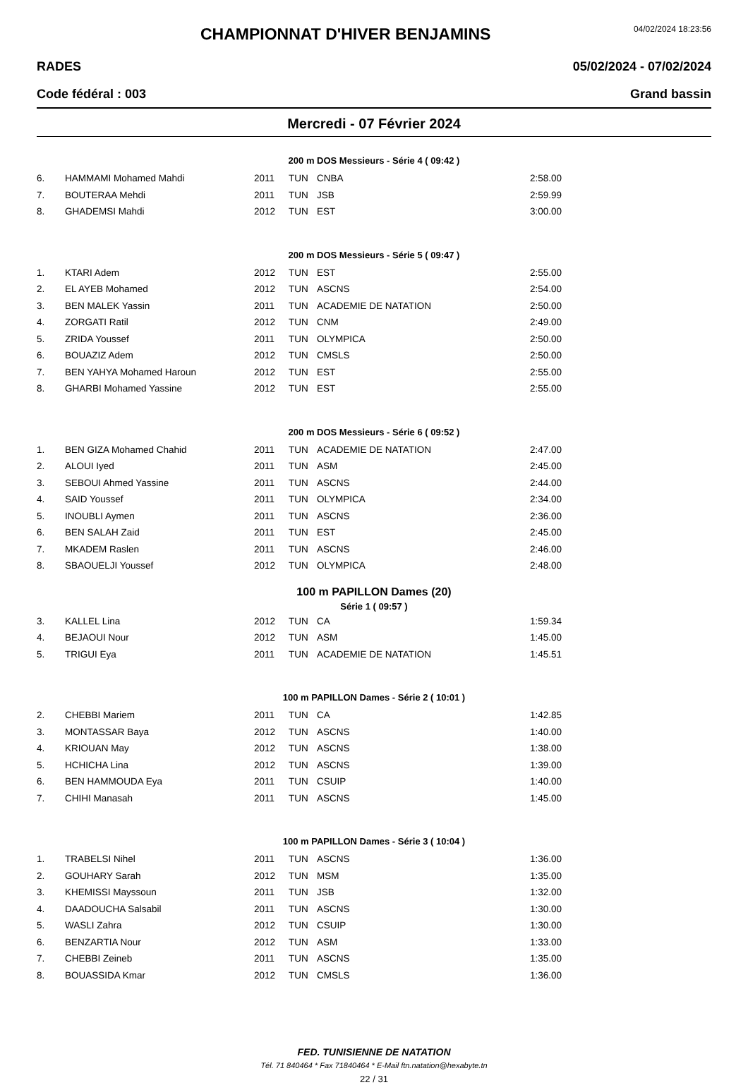CHAMPIONNAT D'HIVER BENJAMINS
04/02/2024 18:23:56
RADES 05/02/2024 - 07/02/2024
Code fédéral : 003 Grand bassin
Mercredi - 07 Février 2024
200 m DOS Messieurs - Série 4 ( 09:42 )
| 6. | HAMMAMI Mohamed Mahdi | 2011 | TUN | CNBA | 2:58.00 |
| 7. | BOUTERAA Mehdi | 2011 | TUN | JSB | 2:59.99 |
| 8. | GHADEMSI Mahdi | 2012 | TUN | EST | 3:00.00 |
200 m DOS Messieurs - Série 5 ( 09:47 )
| 1. | KTARI Adem | 2012 | TUN | EST | 2:55.00 |
| 2. | EL AYEB Mohamed | 2012 | TUN | ASCNS | 2:54.00 |
| 3. | BEN MALEK Yassin | 2011 | TUN | ACADEMIE DE NATATION | 2:50.00 |
| 4. | ZORGATI Ratil | 2012 | TUN | CNM | 2:49.00 |
| 5. | ZRIDA Youssef | 2011 | TUN | OLYMPICA | 2:50.00 |
| 6. | BOUAZIZ Adem | 2012 | TUN | CMSLS | 2:50.00 |
| 7. | BEN YAHYA Mohamed Haroun | 2012 | TUN | EST | 2:55.00 |
| 8. | GHARBI Mohamed Yassine | 2012 | TUN | EST | 2:55.00 |
200 m DOS Messieurs - Série 6 ( 09:52 )
| 1. | BEN GIZA Mohamed Chahid | 2011 | TUN | ACADEMIE DE NATATION | 2:47.00 |
| 2. | ALOUI Iyed | 2011 | TUN | ASM | 2:45.00 |
| 3. | SEBOUI Ahmed Yassine | 2011 | TUN | ASCNS | 2:44.00 |
| 4. | SAID Youssef | 2011 | TUN | OLYMPICA | 2:34.00 |
| 5. | INOUBLI Aymen | 2011 | TUN | ASCNS | 2:36.00 |
| 6. | BEN SALAH Zaid | 2011 | TUN | EST | 2:45.00 |
| 7. | MKADEM Raslen | 2011 | TUN | ASCNS | 2:46.00 |
| 8. | SBAOUELJI Youssef | 2012 | TUN | OLYMPICA | 2:48.00 |
100 m PAPILLON Dames (20)
Série 1 ( 09:57 )
| 3. | KALLEL Lina | 2012 | TUN | CA | 1:59.34 |
| 4. | BEJAOUI Nour | 2012 | TUN | ASM | 1:45.00 |
| 5. | TRIGUI Eya | 2011 | TUN | ACADEMIE DE NATATION | 1:45.51 |
100 m PAPILLON Dames - Série 2 ( 10:01 )
| 2. | CHEBBI Mariem | 2011 | TUN | CA | 1:42.85 |
| 3. | MONTASSAR Baya | 2012 | TUN | ASCNS | 1:40.00 |
| 4. | KRIOUAN May | 2012 | TUN | ASCNS | 1:38.00 |
| 5. | HCHICHA Lina | 2012 | TUN | ASCNS | 1:39.00 |
| 6. | BEN HAMMOUDA Eya | 2011 | TUN | CSUIP | 1:40.00 |
| 7. | CHIHI Manasah | 2011 | TUN | ASCNS | 1:45.00 |
100 m PAPILLON Dames - Série 3 ( 10:04 )
| 1. | TRABELSI Nihel | 2011 | TUN | ASCNS | 1:36.00 |
| 2. | GOUHARY Sarah | 2012 | TUN | MSM | 1:35.00 |
| 3. | KHEMISSI Mayssoun | 2011 | TUN | JSB | 1:32.00 |
| 4. | DAADOUCHA Salsabil | 2011 | TUN | ASCNS | 1:30.00 |
| 5. | WASLI Zahra | 2012 | TUN | CSUIP | 1:30.00 |
| 6. | BENZARTIA Nour | 2012 | TUN | ASM | 1:33.00 |
| 7. | CHEBBI Zeineb | 2011 | TUN | ASCNS | 1:35.00 |
| 8. | BOUASSIDA Kmar | 2012 | TUN | CMSLS | 1:36.00 |
FED. TUNISIENNE DE NATATION
Tél. 71 840464 * Fax 71840464 * E-Mail ftn.natation@hexabyte.tn
22 / 31